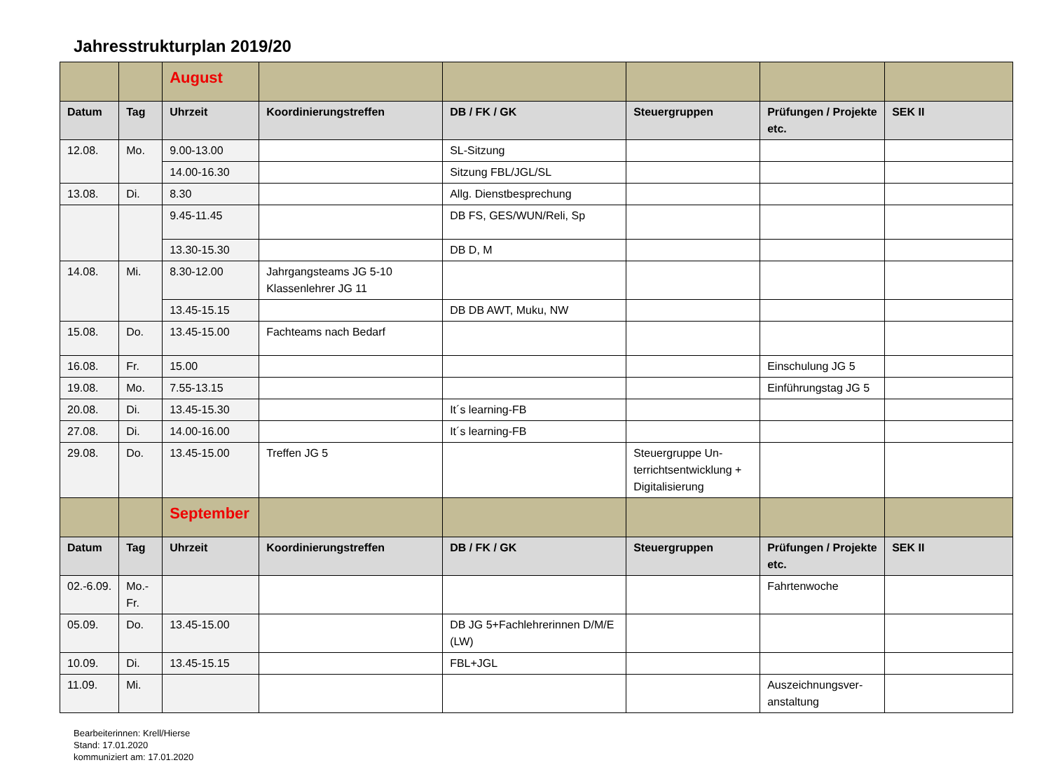Jahresstrukturplan 2019/20
| | | August | | | | | |
| Datum | Tag | Uhrzeit | Koordinierungstreffen | DB / FK / GK | Steuergruppen | Prüfungen / Projekte etc. | SEK II |
| 12.08. | Mo. | 9.00-13.00 | | SL-Sitzung | | | |
| | | 14.00-16.30 | | Sitzung FBL/JGL/SL | | | |
| 13.08. | Di. | 8.30 | | Allg. Dienstbesprechung | | | |
| | | 9.45-11.45 | | DB FS, GES/WUN/Reli, Sp | | | |
| | | 13.30-15.30 | | DB D, M | | | |
| 14.08. | Mi. | 8.30-12.00 | Jahrgangsteams JG 5-10 Klassenlehrer JG 11 | | | | |
| | | 13.45-15.15 | | DB DB AWT, Muku, NW | | | |
| 15.08. | Do. | 13.45-15.00 | Fachteams nach Bedarf | | | | |
| 16.08. | Fr. | 15.00 | | | | Einschulung JG 5 | |
| 19.08. | Mo. | 7.55-13.15 | | | | Einführungstag JG 5 | |
| 20.08. | Di. | 13.45-15.30 | | It´s learning-FB | | | |
| 27.08. | Di. | 14.00-16.00 | | It´s learning-FB | | | |
| 29.08. | Do. | 13.45-15.00 | Treffen JG 5 | | Steuergruppe Un-terrichtsentwicklung + Digitalisierung | | |
| | | September | | | | | |
| Datum | Tag | Uhrzeit | Koordinierungstreffen | DB / FK / GK | Steuergruppen | Prüfungen / Projekte etc. | SEK II |
| 02.-6.09. | Mo.-Fr. | | | | | Fahrtenwoche | |
| 05.09. | Do. | 13.45-15.00 | | DB JG 5+Fachlehrerinnen D/M/E (LW) | | | |
| 10.09. | Di. | 13.45-15.15 | | FBL+JGL | | | |
| 11.09. | Mi. | | | | | Auszeichnungsver-anstaltung | |
Bearbeiterinnen: Krell/Hierse
Stand: 17.01.2020
kommuniziert am: 17.01.2020